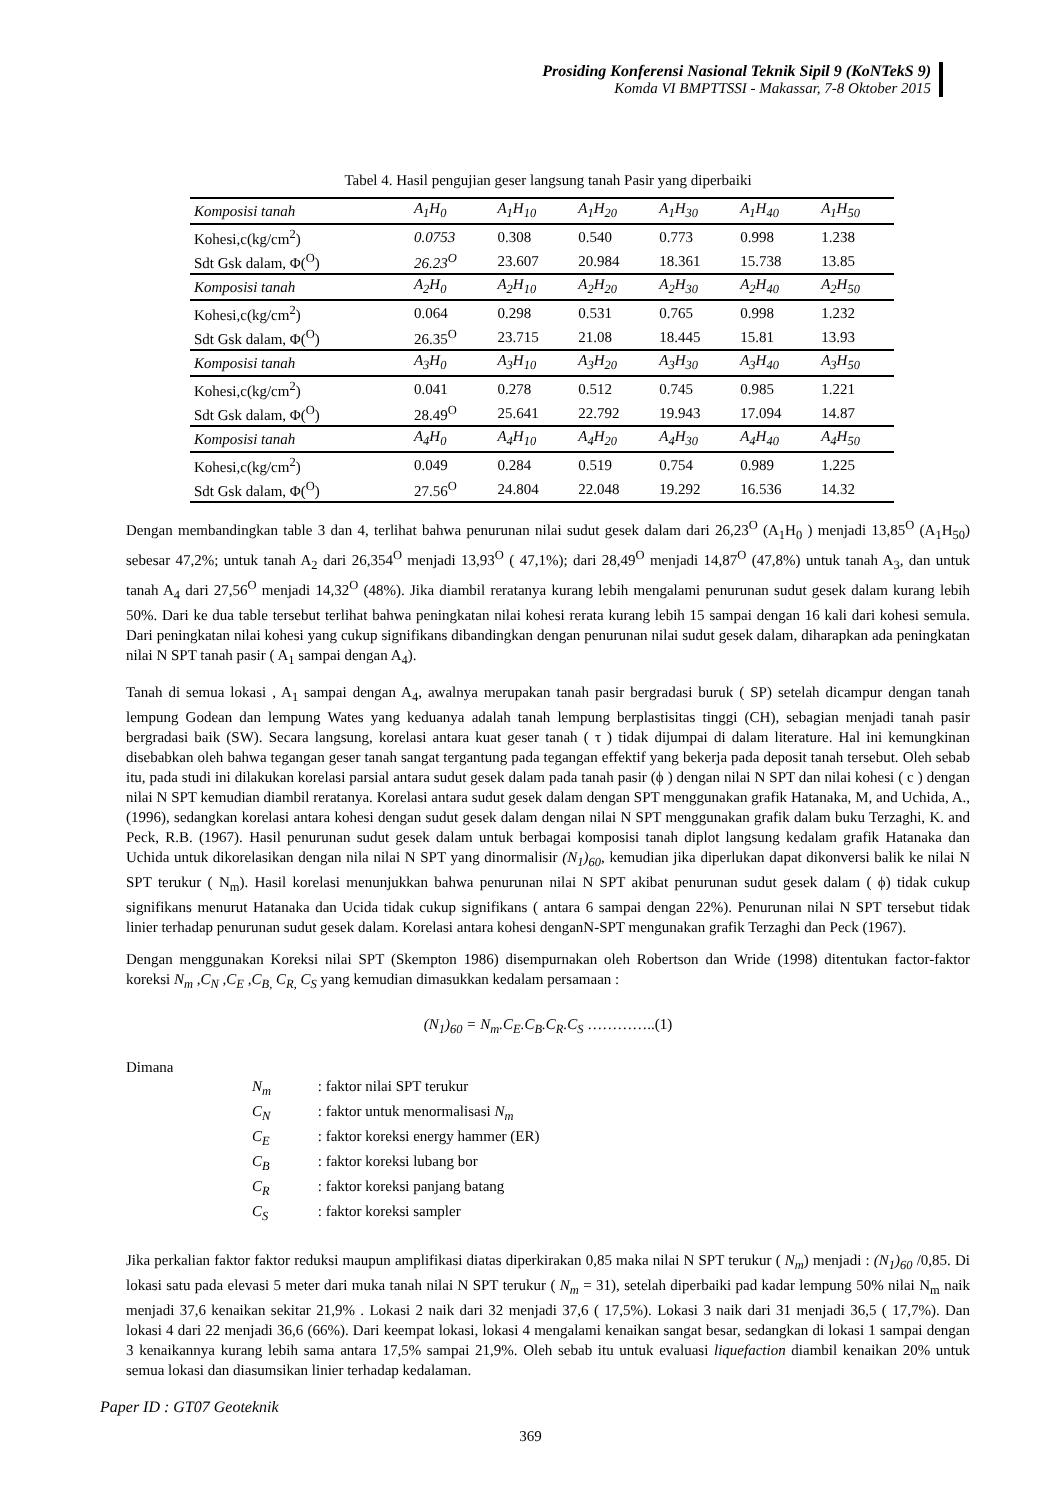Prosiding Konferensi Nasional Teknik Sipil 9 (KoNTekS 9)
Komda VI BMPTTSSI - Makassar, 7-8 Oktober 2015
Tabel 4. Hasil pengujian geser langsung tanah Pasir yang diperbaiki
| Komposisi tanah | A<sub>1</sub>H<sub>0</sub> | A<sub>1</sub>H<sub>10</sub> | A<sub>1</sub>H<sub>20</sub> | A<sub>1</sub>H<sub>30</sub> | A<sub>1</sub>H<sub>40</sub> | A<sub>1</sub>H<sub>50</sub> |
| Kohesi,c(kg/cm<sup>2</sup>) | 0.0753 | 0.308 | 0.540 | 0.773 | 0.998 | 1.238 |
| Sdt Gsk dalam, Φ(<sup>O</sup>) | 26.23<sup>O</sup> | 23.607 | 20.984 | 18.361 | 15.738 | 13.85 |
| Komposisi tanah | A<sub>2</sub>H<sub>0</sub> | A<sub>2</sub>H<sub>10</sub> | A<sub>2</sub>H<sub>20</sub> | A<sub>2</sub>H<sub>30</sub> | A<sub>2</sub>H<sub>40</sub> | A<sub>2</sub>H<sub>50</sub> |
| Kohesi,c(kg/cm<sup>2</sup>) | 0.064 | 0.298 | 0.531 | 0.765 | 0.998 | 1.232 |
| Sdt Gsk dalam, Φ(<sup>O</sup>) | 26.35<sup>O</sup> | 23.715 | 21.08 | 18.445 | 15.81 | 13.93 |
| Komposisi tanah | A<sub>3</sub>H<sub>0</sub> | A<sub>3</sub>H<sub>10</sub> | A<sub>3</sub>H<sub>20</sub> | A<sub>3</sub>H<sub>30</sub> | A<sub>3</sub>H<sub>40</sub> | A<sub>3</sub>H<sub>50</sub> |
| Kohesi,c(kg/cm<sup>2</sup>) | 0.041 | 0.278 | 0.512 | 0.745 | 0.985 | 1.221 |
| Sdt Gsk dalam, Φ(<sup>O</sup>) | 28.49<sup>O</sup> | 25.641 | 22.792 | 19.943 | 17.094 | 14.87 |
| Komposisi tanah | A<sub>4</sub>H<sub>0</sub> | A<sub>4</sub>H<sub>10</sub> | A<sub>4</sub>H<sub>20</sub> | A<sub>4</sub>H<sub>30</sub> | A<sub>4</sub>H<sub>40</sub> | A<sub>4</sub>H<sub>50</sub> |
| Kohesi,c(kg/cm<sup>2</sup>) | 0.049 | 0.284 | 0.519 | 0.754 | 0.989 | 1.225 |
| Sdt Gsk dalam, Φ(<sup>O</sup>) | 27.56<sup>O</sup> | 24.804 | 22.048 | 19.292 | 16.536 | 14.32 |
Dengan membandingkan table 3 dan 4, terlihat bahwa penurunan nilai sudut gesek dalam dari 26,23<sup>O</sup> (A<sub>1</sub>H<sub>0</sub> ) menjadi 13,85<sup>O</sup> (A<sub>1</sub>H<sub>50</sub>) sebesar 47,2%; untuk tanah A<sub>2</sub> dari 26,354<sup>O</sup> menjadi 13,93<sup>O</sup> ( 47,1%); dari 28,49<sup>O</sup> menjadi 14,87<sup>O</sup> (47,8%) untuk tanah A<sub>3</sub>, dan untuk tanah A<sub>4</sub> dari 27,56<sup>O</sup> menjadi 14,32<sup>O</sup> (48%). Jika diambil reratanya kurang lebih mengalami penurunan sudut gesek dalam kurang lebih 50%. Dari ke dua table tersebut terlihat bahwa peningkatan nilai kohesi rerata kurang lebih 15 sampai dengan 16 kali dari kohesi semula. Dari peningkatan nilai kohesi yang cukup signifikans dibandingkan dengan penurunan nilai sudut gesek dalam, diharapkan ada peningkatan nilai N SPT tanah pasir ( A<sub>1</sub> sampai dengan A<sub>4</sub>).
Tanah di semua lokasi , A<sub>1</sub> sampai dengan A<sub>4</sub>, awalnya merupakan tanah pasir bergradasi buruk ( SP) setelah dicampur dengan tanah lempung Godean dan lempung Wates yang keduanya adalah tanah lempung berplastisitas tinggi (CH), sebagian menjadi tanah pasir bergradasi baik (SW). Secara langsung, korelasi antara kuat geser tanah ( τ ) tidak dijumpai di dalam literature. Hal ini kemungkinan disebabkan oleh bahwa tegangan geser tanah sangat tergantung pada tegangan effektif yang bekerja pada deposit tanah tersebut. Oleh sebab itu, pada studi ini dilakukan korelasi parsial antara sudut gesek dalam pada tanah pasir (ϕ ) dengan nilai N SPT dan nilai kohesi ( c ) dengan nilai N SPT kemudian diambil reratanya. Korelasi antara sudut gesek dalam dengan SPT menggunakan grafik Hatanaka, M, and Uchida, A., (1996), sedangkan korelasi antara kohesi dengan sudut gesek dalam dengan nilai N SPT menggunakan grafik dalam buku Terzaghi, K. and Peck, R.B. (1967). Hasil penurunan sudut gesek dalam untuk berbagai komposisi tanah diplot langsung kedalam grafik Hatanaka dan Uchida untuk dikorelasikan dengan nila nilai N SPT yang dinormalisir (N<sub>1</sub>)<sub>60</sub>, kemudian jika diperlukan dapat dikonversi balik ke nilai N SPT terukur ( N<sub>m</sub>). Hasil korelasi menunjukkan bahwa penurunan nilai N SPT akibat penurunan sudut gesek dalam ( ϕ) tidak cukup signifikans menurut Hatanaka dan Ucida tidak cukup signifikans ( antara 6 sampai dengan 22%). Penurunan nilai N SPT tersebut tidak linier terhadap penurunan sudut gesek dalam. Korelasi antara kohesi denganN-SPT mengunakan grafik Terzaghi dan Peck (1967).
Dengan menggunakan Koreksi nilai SPT (Skempton 1986) disempurnakan oleh Robertson dan Wride (1998) ditentukan factor-faktor koreksi N<sub>m</sub> ,C<sub>N</sub> ,C<sub>E</sub> ,C<sub>B,</sub> C<sub>R,</sub> C<sub>S</sub> yang kemudian dimasukkan kedalam persamaan :
(N<sub>1</sub>)<sub>60</sub> = N<sub>m</sub>.C<sub>E</sub>.C<sub>B</sub>.C<sub>R</sub>.C<sub>S</sub> …………..(1)
Dimana
N<sub>m</sub> : faktor nilai SPT terukur
C<sub>N</sub> : faktor untuk menormalisasi N<sub>m</sub>
C<sub>E</sub> : faktor koreksi energy hammer (ER)
C<sub>B</sub> : faktor koreksi lubang bor
C<sub>R</sub> : faktor koreksi panjang batang
C<sub>S</sub> : faktor koreksi sampler
Jika perkalian faktor faktor reduksi maupun amplifikasi diatas diperkirakan 0,85 maka nilai N SPT terukur ( N<sub>m</sub>) menjadi : (N<sub>1</sub>)<sub>60</sub> /0,85. Di lokasi satu pada elevasi 5 meter dari muka tanah nilai N SPT terukur ( N<sub>m</sub> = 31), setelah diperbaiki pad kadar lempung 50% nilai N<sub>m</sub> naik menjadi 37,6 kenaikan sekitar 21,9% . Lokasi 2 naik dari 32 menjadi 37,6 ( 17,5%). Lokasi 3 naik dari 31 menjadi 36,5 ( 17,7%). Dan lokasi 4 dari 22 menjadi 36,6 (66%). Dari keempat lokasi, lokasi 4 mengalami kenaikan sangat besar, sedangkan di lokasi 1 sampai dengan 3 kenaikannya kurang lebih sama antara 17,5% sampai 21,9%. Oleh sebab itu untuk evaluasi liquefaction diambil kenaikan 20% untuk semua lokasi dan diasumsikan linier terhadap kedalaman.
Paper ID : GT07 Geoteknik
369